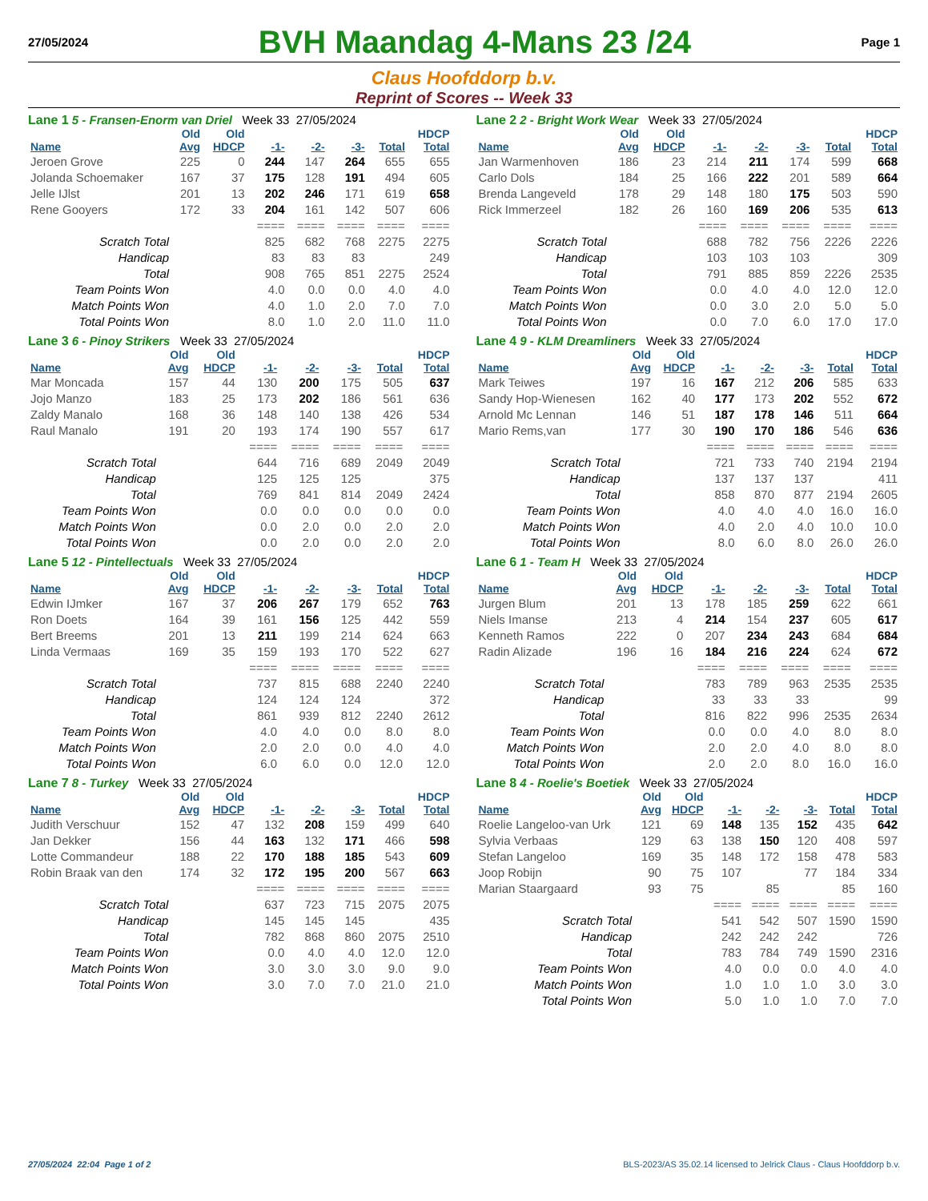27/05/2024
BVH Maandag 4-Mans 23 /24
Page 1
Claus Hoofddorp b.v.
Reprint of Scores -- Week 33
Lane 1 5 - Fransen-Enorm van Driel Week 33 27/05/2024
| | Old | Old | | | | | HDCP |
| --- | --- | --- | --- | --- | --- | --- | --- |
| Name | Avg | HDCP | -1- | -2- | -3- | Total | Total |
| Jeroen Grove | 225 | 0 | 244 | 147 | 264 | 655 | 655 |
| Jolanda Schoemaker | 167 | 37 | 175 | 128 | 191 | 494 | 605 |
| Jelle IJlst | 201 | 13 | 202 | 246 | 171 | 619 | 658 |
| Rene Gooyers | 172 | 33 | 204 | 161 | 142 | 507 | 606 |
| | | | ==== | ==== | ==== | ==== | ==== |
| Scratch Total | | | 825 | 682 | 768 | 2275 | 2275 |
| Handicap | | | 83 | 83 | 83 | | 249 |
| Total | | | 908 | 765 | 851 | 2275 | 2524 |
| Team Points Won | | | 4.0 | 0.0 | 0.0 | 4.0 | 4.0 |
| Match Points Won | | | 4.0 | 1.0 | 2.0 | 7.0 | 7.0 |
| Total Points Won | | | 8.0 | 1.0 | 2.0 | 11.0 | 11.0 |
Lane 2 2 - Bright Work Wear Week 33 27/05/2024
| | Old | Old | | | | | HDCP |
| --- | --- | --- | --- | --- | --- | --- | --- |
| Name | Avg | HDCP | -1- | -2- | -3- | Total | Total |
| Jan Warmenhoven | 186 | 23 | 214 | 211 | 174 | 599 | 668 |
| Carlo Dols | 184 | 25 | 166 | 222 | 201 | 589 | 664 |
| Brenda Langeveld | 178 | 29 | 148 | 180 | 175 | 503 | 590 |
| Rick Immerzeel | 182 | 26 | 160 | 169 | 206 | 535 | 613 |
| | | | ==== | ==== | ==== | ==== | ==== |
| Scratch Total | | | 688 | 782 | 756 | 2226 | 2226 |
| Handicap | | | 103 | 103 | 103 | | 309 |
| Total | | | 791 | 885 | 859 | 2226 | 2535 |
| Team Points Won | | | 0.0 | 4.0 | 4.0 | 12.0 | 12.0 |
| Match Points Won | | | 0.0 | 3.0 | 2.0 | 5.0 | 5.0 |
| Total Points Won | | | 0.0 | 7.0 | 6.0 | 17.0 | 17.0 |
Lane 3 6 - Pinoy Strikers Week 33 27/05/2024
| | Old | Old | | | | | HDCP |
| --- | --- | --- | --- | --- | --- | --- | --- |
| Name | Avg | HDCP | -1- | -2- | -3- | Total | Total |
| Mar Moncada | 157 | 44 | 130 | 200 | 175 | 505 | 637 |
| Jojo Manzo | 183 | 25 | 173 | 202 | 186 | 561 | 636 |
| Zaldy Manalo | 168 | 36 | 148 | 140 | 138 | 426 | 534 |
| Raul Manalo | 191 | 20 | 193 | 174 | 190 | 557 | 617 |
| | | | ==== | ==== | ==== | ==== | ==== |
| Scratch Total | | | 644 | 716 | 689 | 2049 | 2049 |
| Handicap | | | 125 | 125 | 125 | | 375 |
| Total | | | 769 | 841 | 814 | 2049 | 2424 |
| Team Points Won | | | 0.0 | 0.0 | 0.0 | 0.0 | 0.0 |
| Match Points Won | | | 0.0 | 2.0 | 0.0 | 2.0 | 2.0 |
| Total Points Won | | | 0.0 | 2.0 | 0.0 | 2.0 | 2.0 |
Lane 4 9 - KLM Dreamliners Week 33 27/05/2024
| | Old | Old | | | | | HDCP |
| --- | --- | --- | --- | --- | --- | --- | --- |
| Name | Avg | HDCP | -1- | -2- | -3- | Total | Total |
| Mark Teiwes | 197 | 16 | 167 | 212 | 206 | 585 | 633 |
| Sandy Hop-Wienesen | 162 | 40 | 177 | 173 | 202 | 552 | 672 |
| Arnold Mc Lennan | 146 | 51 | 187 | 178 | 146 | 511 | 664 |
| Mario Rems,van | 177 | 30 | 190 | 170 | 186 | 546 | 636 |
| | | | ==== | ==== | ==== | ==== | ==== |
| Scratch Total | | | 721 | 733 | 740 | 2194 | 2194 |
| Handicap | | | 137 | 137 | 137 | | 411 |
| Total | | | 858 | 870 | 877 | 2194 | 2605 |
| Team Points Won | | | 4.0 | 4.0 | 4.0 | 16.0 | 16.0 |
| Match Points Won | | | 4.0 | 2.0 | 4.0 | 10.0 | 10.0 |
| Total Points Won | | | 8.0 | 6.0 | 8.0 | 26.0 | 26.0 |
Lane 5 12 - Pintellectuals Week 33 27/05/2024
| | Old | Old | | | | | HDCP |
| --- | --- | --- | --- | --- | --- | --- | --- |
| Name | Avg | HDCP | -1- | -2- | -3- | Total | Total |
| Edwin IJmker | 167 | 37 | 206 | 267 | 179 | 652 | 763 |
| Ron Doets | 164 | 39 | 161 | 156 | 125 | 442 | 559 |
| Bert Breems | 201 | 13 | 211 | 199 | 214 | 624 | 663 |
| Linda Vermaas | 169 | 35 | 159 | 193 | 170 | 522 | 627 |
| | | | ==== | ==== | ==== | ==== | ==== |
| Scratch Total | | | 737 | 815 | 688 | 2240 | 2240 |
| Handicap | | | 124 | 124 | 124 | | 372 |
| Total | | | 861 | 939 | 812 | 2240 | 2612 |
| Team Points Won | | | 4.0 | 4.0 | 0.0 | 8.0 | 8.0 |
| Match Points Won | | | 2.0 | 2.0 | 0.0 | 4.0 | 4.0 |
| Total Points Won | | | 6.0 | 6.0 | 0.0 | 12.0 | 12.0 |
Lane 6 1 - Team H Week 33 27/05/2024
| | Old | Old | | | | | HDCP |
| --- | --- | --- | --- | --- | --- | --- | --- |
| Name | Avg | HDCP | -1- | -2- | -3- | Total | Total |
| Jurgen Blum | 201 | 13 | 178 | 185 | 259 | 622 | 661 |
| Niels Imanse | 213 | 4 | 214 | 154 | 237 | 605 | 617 |
| Kenneth Ramos | 222 | 0 | 207 | 234 | 243 | 684 | 684 |
| Radin Alizade | 196 | 16 | 184 | 216 | 224 | 624 | 672 |
| | | | ==== | ==== | ==== | ==== | ==== |
| Scratch Total | | | 783 | 789 | 963 | 2535 | 2535 |
| Handicap | | | 33 | 33 | 33 | | 99 |
| Total | | | 816 | 822 | 996 | 2535 | 2634 |
| Team Points Won | | | 0.0 | 0.0 | 4.0 | 8.0 | 8.0 |
| Match Points Won | | | 2.0 | 2.0 | 4.0 | 8.0 | 8.0 |
| Total Points Won | | | 2.0 | 2.0 | 8.0 | 16.0 | 16.0 |
Lane 7 8 - Turkey Week 33 27/05/2024
| | Old | Old | | | | | HDCP |
| --- | --- | --- | --- | --- | --- | --- | --- |
| Name | Avg | HDCP | -1- | -2- | -3- | Total | Total |
| Judith Verschuur | 152 | 47 | 132 | 208 | 159 | 499 | 640 |
| Jan Dekker | 156 | 44 | 163 | 132 | 171 | 466 | 598 |
| Lotte Commandeur | 188 | 22 | 170 | 188 | 185 | 543 | 609 |
| Robin Braak van den | 174 | 32 | 172 | 195 | 200 | 567 | 663 |
| | | | ==== | ==== | ==== | ==== | ==== |
| Scratch Total | | | 637 | 723 | 715 | 2075 | 2075 |
| Handicap | | | 145 | 145 | 145 | | 435 |
| Total | | | 782 | 868 | 860 | 2075 | 2510 |
| Team Points Won | | | 0.0 | 4.0 | 4.0 | 12.0 | 12.0 |
| Match Points Won | | | 3.0 | 3.0 | 3.0 | 9.0 | 9.0 |
| Total Points Won | | | 3.0 | 7.0 | 7.0 | 21.0 | 21.0 |
Lane 8 4 - Roelie's Boetiek Week 33 27/05/2024
| | Old | Old | | | | | HDCP |
| --- | --- | --- | --- | --- | --- | --- | --- |
| Name | Avg | HDCP | -1- | -2- | -3- | Total | Total |
| Roelie Langeloo-van Urk | 121 | 69 | 148 | 135 | 152 | 435 | 642 |
| Sylvia Verbaas | 129 | 63 | 138 | 150 | 120 | 408 | 597 |
| Stefan Langeloo | 169 | 35 | 148 | 172 | 158 | 478 | 583 |
| Joop Robijn | 90 | 75 | 107 | | 77 | 184 | 334 |
| Marian Staargaard | 93 | 75 | | 85 | | 85 | 160 |
| | | | ==== | ==== | ==== | ==== | ==== |
| Scratch Total | | | 541 | 542 | 507 | 1590 | 1590 |
| Handicap | | | 242 | 242 | 242 | | 726 |
| Total | | | 783 | 784 | 749 | 1590 | 2316 |
| Team Points Won | | | 4.0 | 0.0 | 0.0 | 4.0 | 4.0 |
| Match Points Won | | | 1.0 | 1.0 | 1.0 | 3.0 | 3.0 |
| Total Points Won | | | 5.0 | 1.0 | 1.0 | 7.0 | 7.0 |
27/05/2024 22:04 Page 1 of 2 BLS-2023/AS 35.02.14 licensed to Jelrick Claus - Claus Hoofddorp b.v.